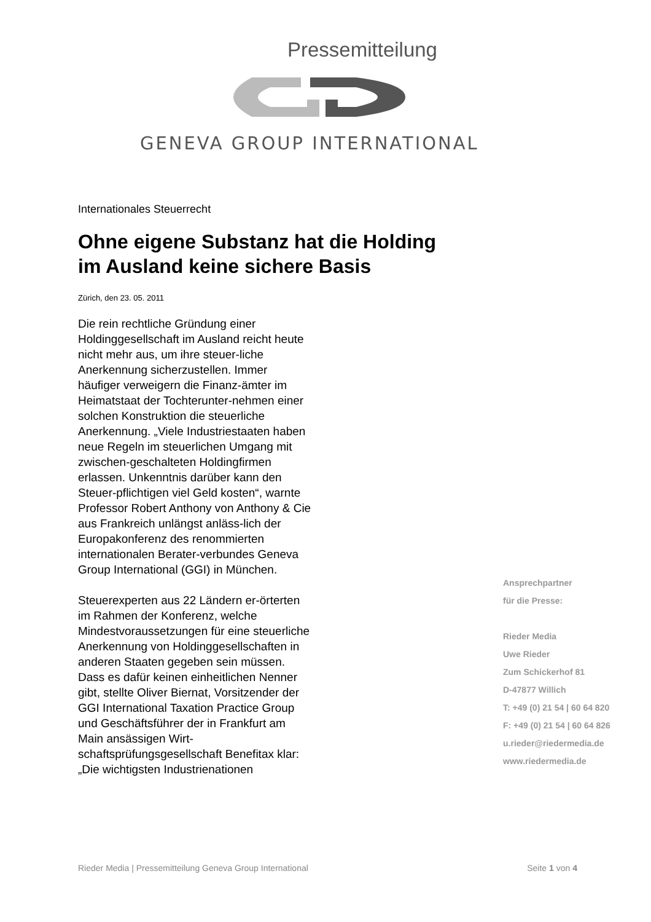Pressemitteilung
GENEVA GROUP INTERNATIONAL
Internationales Steuerrecht
Ohne eigene Substanz hat die Holding
im Ausland keine sichere Basis
Zürich, den 23. 05. 2011
Die rein rechtliche Gründung einer Holdinggesellschaft im Ausland reicht heute nicht mehr aus, um ihre steuer-liche Anerkennung sicherzustellen. Immer häufiger verweigern die Finanz-ämter im Heimatstaat der Tochterunter-nehmen einer solchen Konstruktion die steuerliche Anerkennung. „Viele Industriestaaten haben neue Regeln im steuerlichen Umgang mit zwischen-geschalteten Holdingfirmen erlassen. Unkenntnis darüber kann den Steuer-pflichtigen viel Geld kosten“, warnte Professor Robert Anthony von Anthony & Cie aus Frankreich unlängst anläss-lich der Europakonferenz des renommierten internationalen Berater-verbundes Geneva Group International (GGI) in München.
Steuerexperten aus 22 Ländern er-örterten im Rahmen der Konferenz, welche Mindestvoraussetzungen für eine steuerliche Anerkennung von Holdinggesellschaften in anderen Staaten gegeben sein müssen. Dass es dafür keinen einheitlichen Nenner gibt, stellte Oliver Biernat, Vorsitzender der GGI International Taxation Practice Group und Geschäftsführer der in Frankfurt am Main ansässigen Wirt-schaftsprüfungsgesellschaft Benefitax klar: „Die wichtigsten Industrienationen
Ansprechpartner
für die Presse:
Rieder Media
Uwe Rieder
Zum Schickerhof 81
D-47877 Willich
T: +49 (0) 21 54 | 60 64 820
F: +49 (0) 21 54 | 60 64 826
u.rieder@riedermedia.de
www.riedermedia.de
Rieder Media | Pressemitteilung Geneva Group International Seite 1 von 4